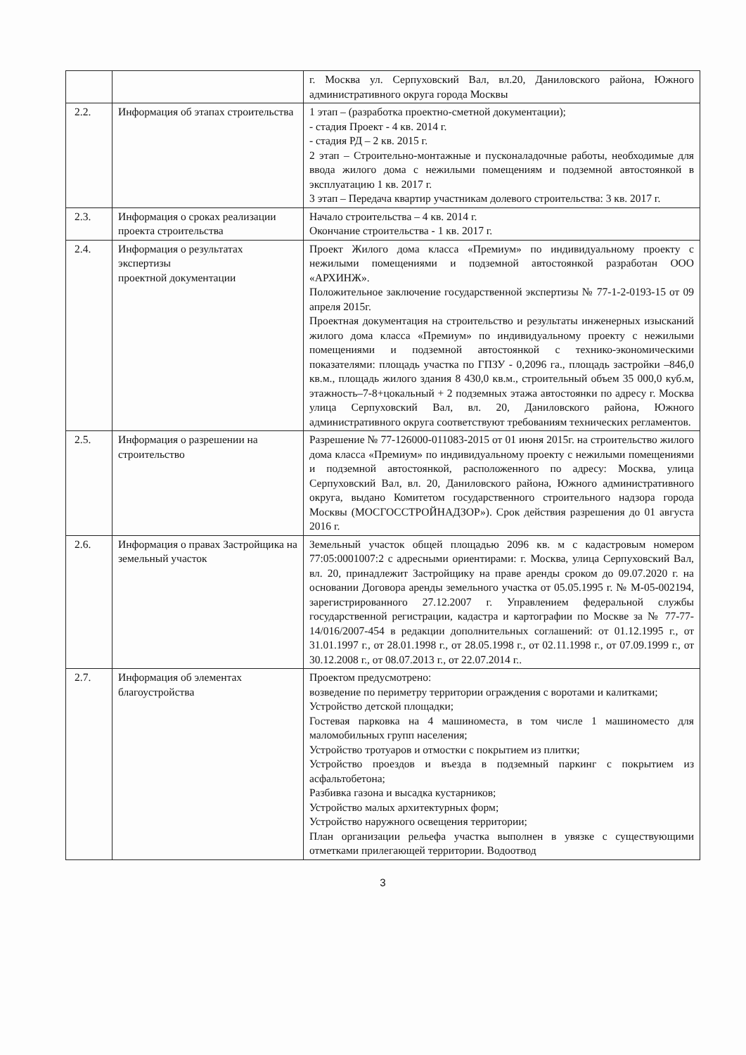| | | г. Москва ул. Серпуховский Вал, вл.20, Даниловского района, Южного административного округа города Москвы |
| 2.2. | Информация об этапах строительства | 1 этап – (разработка проектно-сметной документации); - стадия Проект - 4 кв. 2014 г. - стадия РД – 2 кв. 2015 г. 2 этап – Строительно-монтажные и пусконаладочные работы, необходимые для ввода жилого дома с нежилыми помещениям и подземной автостоянкой в эксплуатацию 1 кв. 2017 г. 3 этап – Передача квартир участникам долевого строительства: 3 кв. 2017 г. |
| 2.3. | Информация о сроках реализации проекта строительства | Начало строительства – 4 кв. 2014 г. Окончание строительства - 1 кв. 2017 г. |
| 2.4. | Информация о результатах экспертизы проектной документации | Проект Жилого дома класса «Премиум» по индивидуальному проекту с нежилыми помещениями и подземной автостоянкой разработан ООО «АРХИНЖ». Положительное заключение государственной экспертизы № 77-1-2-0193-15 от 09 апреля 2015г. Проектная документация на строительство и результаты инженерных изысканий жилого дома класса «Премиум» по индивидуальному проекту с нежилыми помещениями и подземной автостоянкой с технико-экономическими показателями: площадь участка по ГПЗУ - 0,2096 га., площадь застройки –846,0 кв.м., площадь жилого здания 8 430,0 кв.м., строительный объем 35 000,0 куб.м, этажность–7-8+цокальный + 2 подземных этажа автостоянки по адресу г. Москва улица Серпуховский Вал, вл. 20, Даниловского района, Южного административного округа соответствуют требованиям технических регламентов. |
| 2.5. | Информация о разрешении на строительство | Разрешение № 77-126000-011083-2015 от 01 июня 2015г. на строительство жилого дома класса «Премиум» по индивидуальному проекту с нежилыми помещениями и подземной автостоянкой, расположенного по адресу: Москва, улица Серпуховский Вал, вл. 20, Даниловского района, Южного административного округа, выдано Комитетом государственного строительного надзора города Москвы (МОСГОССТРОЙНАДЗОР»). Срок действия разрешения до 01 августа 2016 г. |
| 2.6. | Информация о правах Застройщика на земельный участок | Земельный участок общей площадью 2096 кв. м с кадастровым номером 77:05:0001007:2 с адресными ориентирами: г. Москва, улица Серпуховский Вал, вл. 20, принадлежит Застройщику на праве аренды сроком до 09.07.2020 г. на основании Договора аренды земельного участка от 05.05.1995 г. № М-05-002194, зарегистрированного 27.12.2007 г. Управлением федеральной службы государственной регистрации, кадастра и картографии по Москве за № 77-77-14/016/2007-454 в редакции дополнительных соглашений: от 01.12.1995 г., от 31.01.1997 г., от 28.01.1998 г., от 28.05.1998 г., от 02.11.1998 г., от 07.09.1999 г., от 30.12.2008 г., от 08.07.2013 г., от 22.07.2014 г.. |
| 2.7. | Информация об элементах благоустройства | Проектом предусмотрено: возведение по периметру территории ограждения с воротами и калитками; Устройство детской площадки; Гостевая парковка на 4 машиноместа, в том числе 1 машиноместо для маломобильных групп населения; Устройство тротуаров и отмостки с покрытием из плитки; Устройство проездов и въезда в подземный паркинг с покрытием из асфальтобетона; Разбивка газона и высадка кустарников; Устройство малых архитектурных форм; Устройство наружного освещения территории; План организации рельефа участка выполнен в увязке с существующими отметками прилегающей территории. Водоотвод |
3